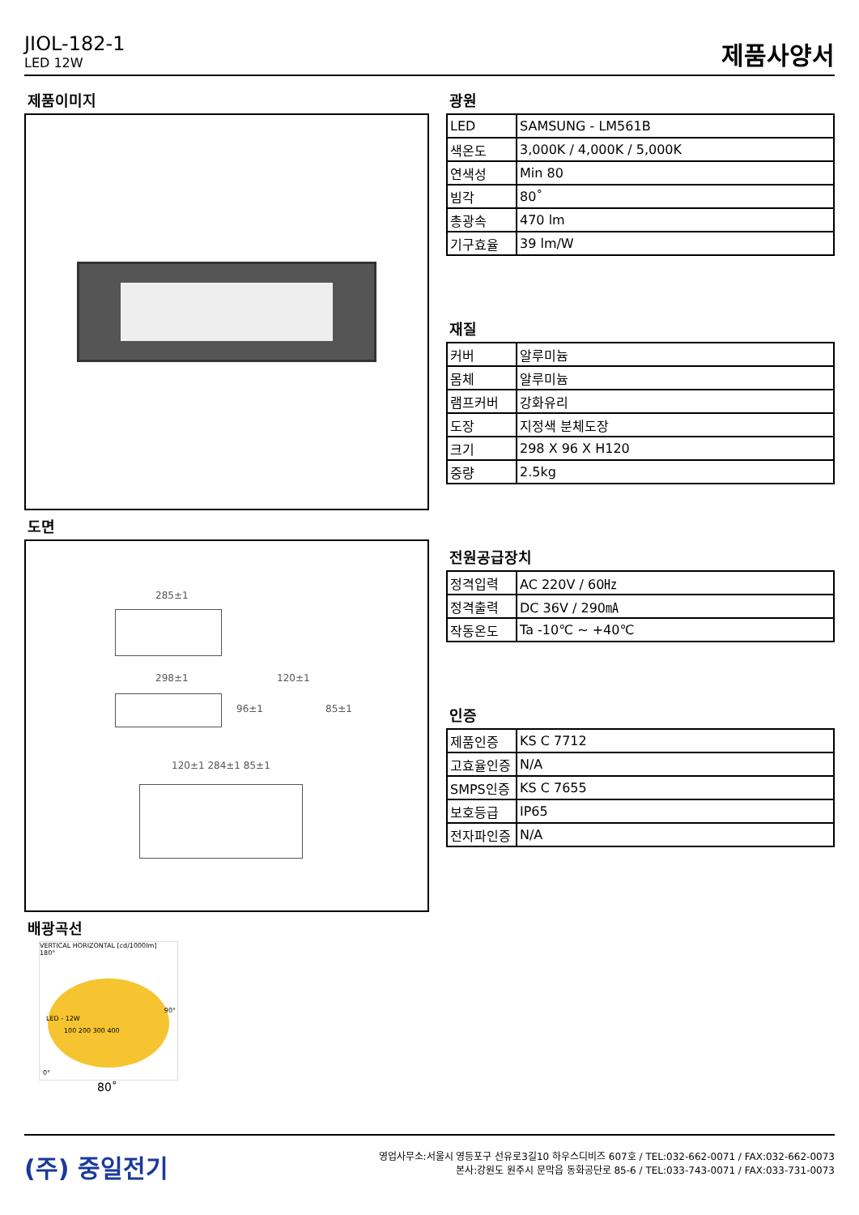JIOL-182-1
LED 12W
제품사양서
제품이미지
도면
285±1
298±1 120±1
96±1 85±1
120±1 284±1 85±1
배광곡선
VERTICAL HORIZONTAL [cd/1000lm]
180°
LED - 12W
100 200 300 400
90°
0°
80˚
광원
| LED | SAMSUNG - LM561B |
| 색온도 | 3,000K / 4,000K / 5,000K |
| 연색성 | Min 80 |
| 빔각 | 80˚ |
| 총광속 | 470 lm |
| 기구효율 | 39 lm/W |
재질
| 커버 | 알루미늄 |
| 몸체 | 알루미늄 |
| 램프커버 | 강화유리 |
| 도장 | 지정색 분체도장 |
| 크기 | 298 X 96 X H120 |
| 중량 | 2.5kg |
전원공급장치
| 정격입력 | AC 220V / 60㎐ |
| 정격출력 | DC 36V / 290㎃ |
| 작동온도 | Ta -10℃ ~ +40℃ |
인증
| 제품인증 | KS C 7712 |
| 고효율인증 | N/A |
| SMPS인증 | KS C 7655 |
| 보호등급 | IP65 |
| 전자파인증 | N/A |
(주) 중일전기
영업사무소:서울시 영등포구 선유로3길10 하우스디비즈 607호 / TEL:032-662-0071 / FAX:032-662-0073
본사:강원도 원주시 문막읍 동화공단로 85-6 / TEL:033-743-0071 / FAX:033-731-0073